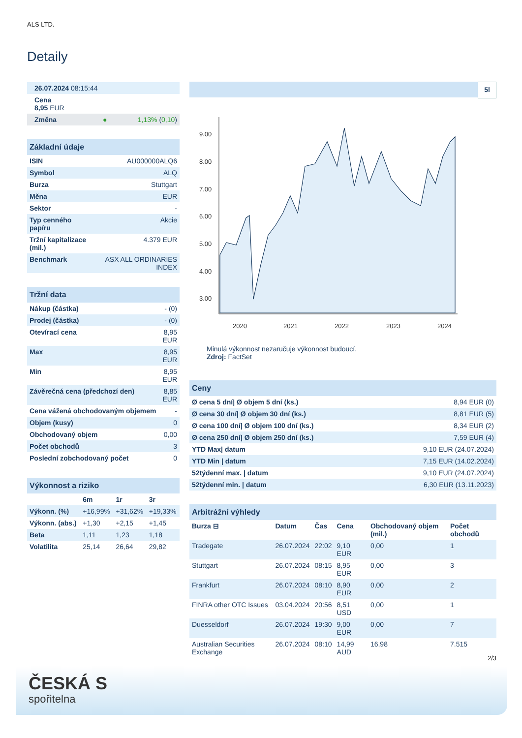ALS LTD.
Detaily
| 26.07.2024 08:15:44 |
| Cena 8,95 EUR |
| Změna ● 1,13% ( 0,10 ) |
| Základní údaje | |
| ISIN | AU000000ALQ6 |
| Symbol | ALQ |
| Burza | Stuttgart |
| Měna | EUR |
| Sektor | - |
| Typ cenného papíru | Akcie |
| Tržní kapitalizace (mil.) | 4.379 EUR |
| Benchmark | ASX ALL ORDINARIES INDEX |
| Tržní data | |
| Nákup (částka) | - (0) |
| Prodej (částka) | - (0) |
| Otevírací cena | 8,95 EUR |
| Max | 8,95 EUR |
| Min | 8,95 EUR |
| Závěrečná cena (předchozí den) | 8,85 EUR |
| Cena vážená obchodovaným objemem | - |
| Objem (kusy) | 0 |
| Obchodovaný objem | 0,00 |
| Počet obchodů | 3 |
| Poslední zobchodovaný počet | 0 |
| Výkonnost a riziko | | | |
| | 6m | 1r | 3r |
| Výkonn. (%) | +16,99% | +31,62% | +19,33% |
| Výkonn. (abs.) | +1,30 | +2,15 | +1,45 |
| Beta | 1,11 | 1,23 | 1,18 |
| Volatilita | 25,14 | 26,64 | 29,82 |
5l
9.00
8.00
7.00
6.00
5.00
4.00
3.00
2020
2021
2022
2023
2024
Minulá výkonnost nezaručuje výkonnost budoucí.
Zdroj: FactSet
| Ceny | |
| Ø cena 5 dní/ Ø objem 5 dní (ks.) | 8,94 EUR (0) |
| Ø cena 30 dní/ Ø objem 30 dní (ks.) | 8,81 EUR (5) |
| Ø cena 100 dní/ Ø objem 100 dní (ks.) | 8,34 EUR (2) |
| Ø cena 250 dní/ Ø objem 250 dní (ks.) | 7,59 EUR (4) |
| YTD Max/ datum | 9,10 EUR (24.07.2024) |
| YTD Min / datum | 7,15 EUR (14.02.2024) |
| 52týdenní max. / datum | 9,10 EUR (24.07.2024) |
| 52týdenní min. / datum | 6,30 EUR (13.11.2023) |
| Arbitrážní výhledy | | | | | |
| Burza ⊟ | Datum | Čas | Cena | Obchodovaný objem (mil.) | Počet obchodů |
| Tradegate | 26.07.2024 | 22:02 | 9,10 EUR | 0,00 | 1 |
| Stuttgart | 26.07.2024 | 08:15 | 8,95 EUR | 0,00 | 3 |
| Frankfurt | 26.07.2024 | 08:10 | 8,90 EUR | 0,00 | 2 |
| FINRA other OTC Issues | 03.04.2024 | 20:56 | 8,51 USD | 0,00 | 1 |
| Duesseldorf | 26.07.2024 | 19:30 | 9,00 EUR | 0,00 | 7 |
| Australian Securities Exchange | 26.07.2024 | 08:10 | 14,99 AUD | 16,98 | 7.515 |
2/3
ČESKÁ S
spořitelna